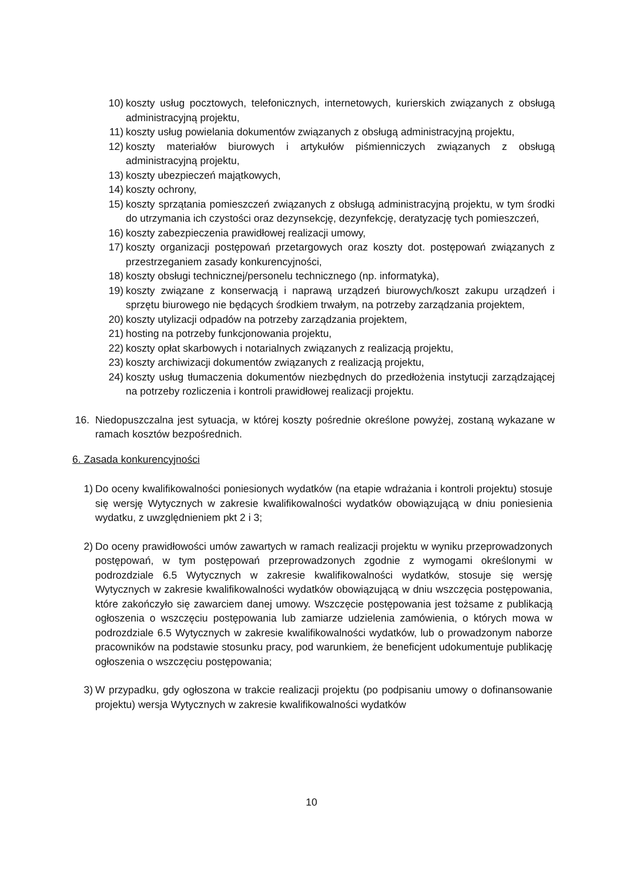10) koszty usług pocztowych, telefonicznych, internetowych, kurierskich związanych z obsługą administracyjną projektu,
11) koszty usług powielania dokumentów związanych z obsługą administracyjną projektu,
12) koszty materiałów biurowych i artykułów piśmienniczych związanych z obsługą administracyjną projektu,
13) koszty ubezpieczeń majątkowych,
14) koszty ochrony,
15) koszty sprzątania pomieszczeń związanych z obsługą administracyjną projektu, w tym środki do utrzymania ich czystości oraz dezynsekcję, dezynfekcję, deratyzację tych pomieszczeń,
16) koszty zabezpieczenia prawidłowej realizacji umowy,
17) koszty organizacji postępowań przetargowych oraz koszty dot. postępowań związanych z przestrzeganiem zasady konkurencyjności,
18) koszty obsługi technicznej/personelu technicznego (np. informatyka),
19) koszty związane z konserwacją i naprawą urządzeń biurowych/koszt zakupu urządzeń i sprzętu biurowego nie będących środkiem trwałym, na potrzeby zarządzania projektem,
20) koszty utylizacji odpadów na potrzeby zarządzania projektem,
21) hosting na potrzeby funkcjonowania projektu,
22) koszty opłat skarbowych i notarialnych związanych z realizacją projektu,
23) koszty archiwizacji dokumentów związanych z realizacją projektu,
24) koszty usług tłumaczenia dokumentów niezbędnych do przedłożenia instytucji zarządzającej na potrzeby rozliczenia i kontroli prawidłowej realizacji projektu.
16. Niedopuszczalna jest sytuacja, w której koszty pośrednie określone powyżej, zostaną wykazane w ramach kosztów bezpośrednich.
6. Zasada konkurencyjności
1) Do oceny kwalifikowalności poniesionych wydatków (na etapie wdrażania i kontroli projektu) stosuje się wersję Wytycznych w zakresie kwalifikowalności wydatków obowiązującą w dniu poniesienia wydatku, z uwzględnieniem pkt 2 i 3;
2) Do oceny prawidłowości umów zawartych w ramach realizacji projektu w wyniku przeprowadzonych postępowań, w tym postępowań przeprowadzonych zgodnie z wymogami określonymi w podrozdziale 6.5 Wytycznych w zakresie kwalifikowalności wydatków, stosuje się wersję Wytycznych w zakresie kwalifikowalności wydatków obowiązującą w dniu wszczęcia postępowania, które zakończyło się zawarciem danej umowy. Wszczęcie postępowania jest tożsame z publikacją ogłoszenia o wszczęciu postępowania lub zamiarze udzielenia zamówienia, o których mowa w podrozdziale 6.5 Wytycznych w zakresie kwalifikowalności wydatków, lub o prowadzonym naborze pracowników na podstawie stosunku pracy, pod warunkiem, że beneficjent udokumentuje publikację ogłoszenia o wszczęciu postępowania;
3) W przypadku, gdy ogłoszona w trakcie realizacji projektu (po podpisaniu umowy o dofinansowanie projektu) wersja Wytycznych w zakresie kwalifikowalności wydatków
10